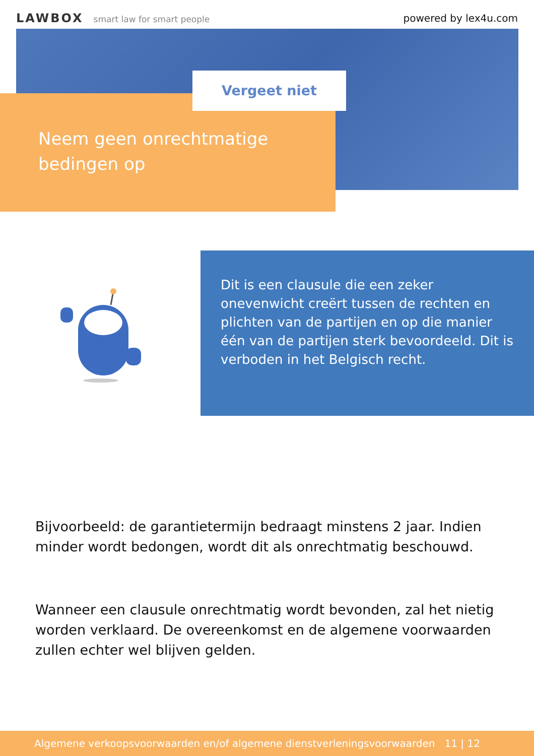LAWBOX smart law for smart people
powered by lex4u.com
Vergeet niet
Neem geen onrechtmatige
bedingen op
Dit is een clausule die een zeker onevenwicht creërt tussen de rechten en plichten van de partijen en op die manier één van de partijen sterk bevoordeeld. Dit is verboden in het Belgisch recht.
Bijvoorbeeld: de garantietermijn bedraagt minstens 2 jaar. Indien minder wordt bedongen, wordt dit als onrechtmatig beschouwd.
Wanneer een clausule onrechtmatig wordt bevonden, zal het nietig worden verklaard. De overeenkomst en de algemene voorwaarden zullen echter wel blijven gelden.
Algemene verkoopsvoorwaarden en/of algemene dienstverleningsvoorwaarden 11 | 12